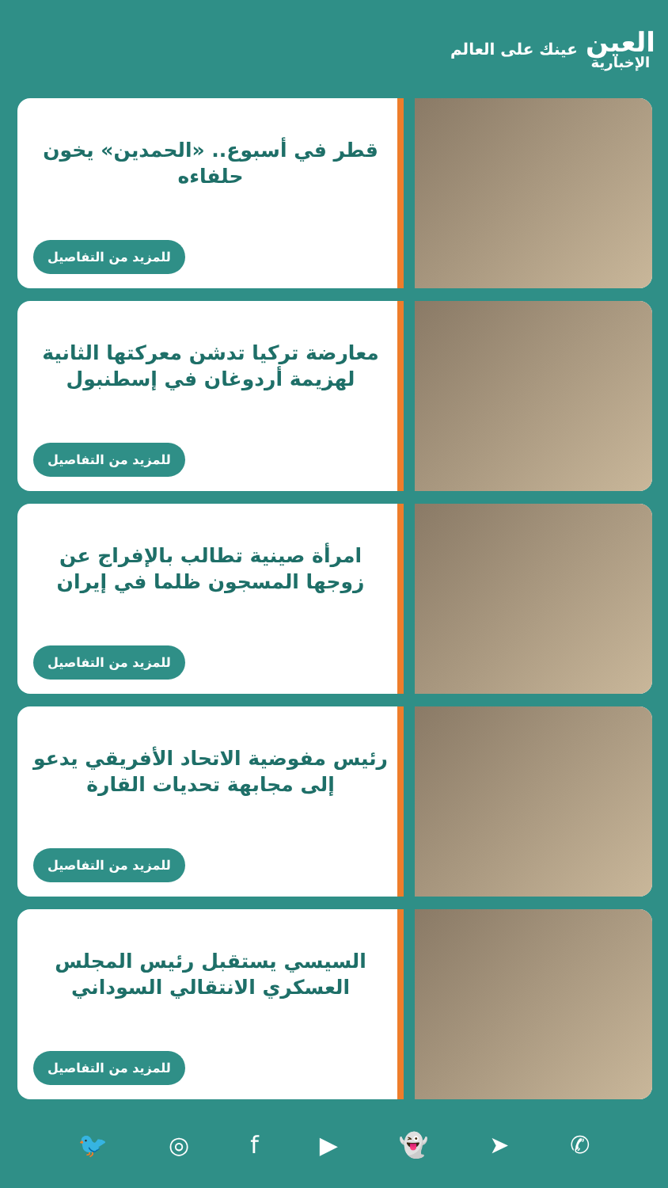العين
الإخبارية
عينك على العالم
قطر في أسبوع.. «الحمدين» يخون حلفاءه
للمزيد من التفاصيل
معارضة تركيا تدشن معركتها الثانية لهزيمة أردوغان في إسطنبول
للمزيد من التفاصيل
امرأة صينية تطالب بالإفراج عن زوجها المسجون ظلما في إيران
للمزيد من التفاصيل
رئيس مفوضية الاتحاد الأفريقي يدعو إلى مجابهة تحديات القارة
للمزيد من التفاصيل
السيسي يستقبل رئيس المجلس العسكري الانتقالي السوداني
للمزيد من التفاصيل
✆ ➤ 👻 ▶ f ◎ 🐦